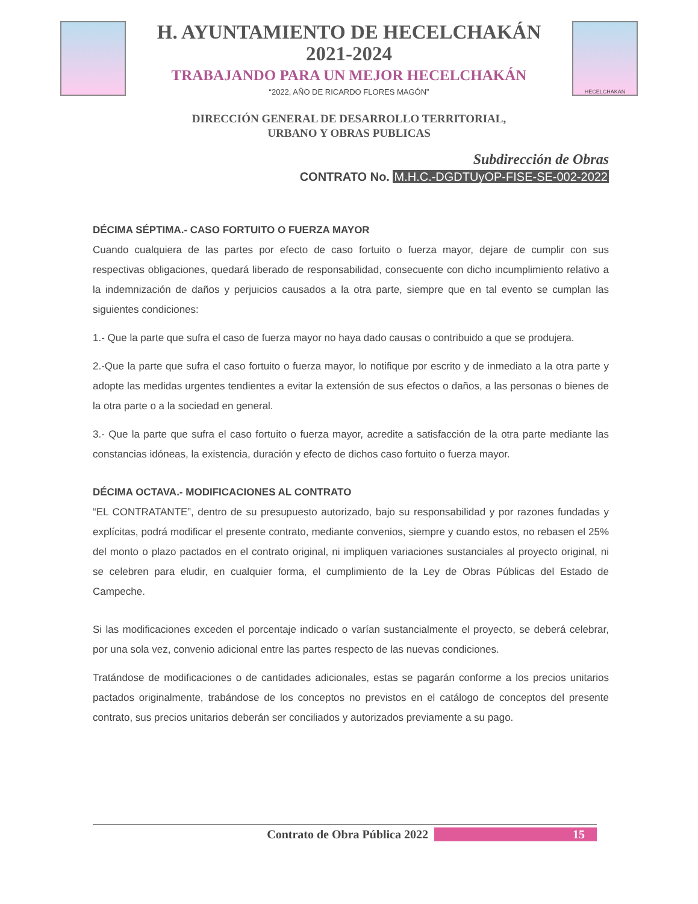H. AYUNTAMIENTO DE HECELCHAKÁN
2021-2024
TRABAJANDO PARA UN MEJOR HECELCHAKÁN
“2022, AÑO DE RICARDO FLORES MAGÓN”
HECELCHAKAN
DIRECCIÓN GENERAL DE DESARROLLO TERRITORIAL,
URBANO Y OBRAS PUBLICAS
Subdirección de Obras
CONTRATO No. M.H.C.-DGDTUyOP-FISE-SE-002-2022
DÉCIMA SÉPTIMA.- CASO FORTUITO O FUERZA MAYOR
Cuando cualquiera de las partes por efecto de caso fortuito o fuerza mayor, dejare de cumplir con sus respectivas obligaciones, quedará liberado de responsabilidad, consecuente con dicho incumplimiento relativo a la indemnización de daños y perjuicios causados a la otra parte, siempre que en tal evento se cumplan las siguientes condiciones:
1.- Que la parte que sufra el caso de fuerza mayor no haya dado causas o contribuido a que se produjera.
2.-Que la parte que sufra el caso fortuito o fuerza mayor, lo notifique por escrito y de inmediato a la otra parte y adopte las medidas urgentes tendientes a evitar la extensión de sus efectos o daños, a las personas o bienes de la otra parte o a la sociedad en general.
3.- Que la parte que sufra el caso fortuito o fuerza mayor, acredite a satisfacción de la otra parte mediante las constancias idóneas, la existencia, duración y efecto de dichos caso fortuito o fuerza mayor.
DÉCIMA OCTAVA.- MODIFICACIONES AL CONTRATO
“EL CONTRATANTE”, dentro de su presupuesto autorizado, bajo su responsabilidad y por razones fundadas y explícitas, podrá modificar el presente contrato, mediante convenios, siempre y cuando estos, no rebasen el 25% del monto o plazo pactados en el contrato original, ni impliquen variaciones sustanciales al proyecto original, ni se celebren para eludir, en cualquier forma, el cumplimiento de la Ley de Obras Públicas del Estado de Campeche.
Si las modificaciones exceden el porcentaje indicado o varían sustancialmente el proyecto, se deberá celebrar, por una sola vez, convenio adicional entre las partes respecto de las nuevas condiciones.
Tratándose de modificaciones o de cantidades adicionales, estas se pagarán conforme a los precios unitarios pactados originalmente, trabándose de los conceptos no previstos en el catálogo de conceptos del presente contrato, sus precios unitarios deberán ser conciliados y autorizados previamente a su pago.
Contrato de Obra Pública 2022 15